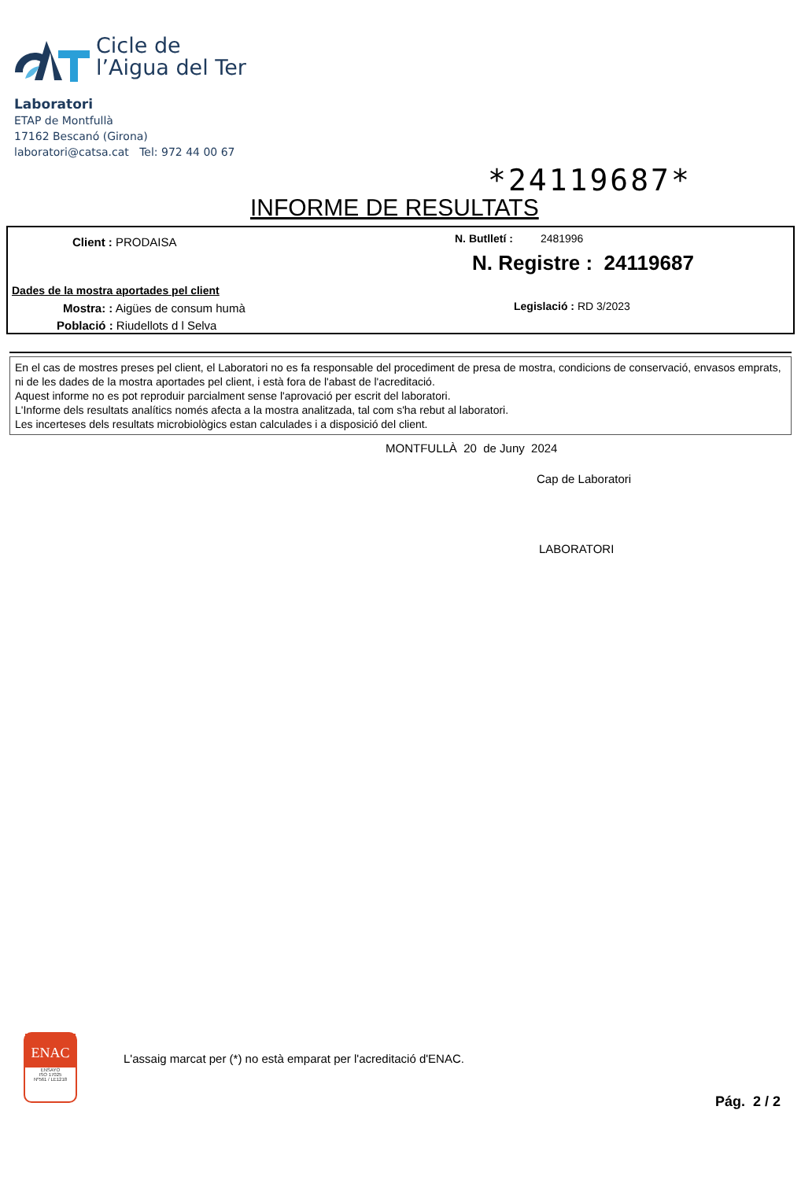Cicle de
l’Aigua del Ter
Laboratori
ETAP de Montfullà
17162 Bescanó (Girona)
laboratori@catsa.cat Tel: 972 44 00 67
*24119687*
INFORME DE RESULTATS
Client : PRODAISA N. Butlletí : 2481996
N. Registre : 24119687
Dades de la mostra aportades pel client
Mostra: : Aigües de consum humà
Legislació : RD 3/2023
Població : Riudellots d l Selva
En el cas de mostres preses pel client, el Laboratori no es fa responsable del procediment de presa de mostra, condicions de conservació, envasos emprats, ni de les dades de la mostra aportades pel client, i està fora de l'abast de l'acreditació.
Aquest informe no es pot reproduir parcialment sense l'aprovació per escrit del laboratori.
L'Informe dels resultats analítics només afecta a la mostra analitzada, tal com s'ha rebut al laboratori.
Les incerteses dels resultats microbiològics estan calculades i a disposició del client.
MONTFULLÀ 20 de Juny 2024
Cap de Laboratori
LABORATORI
ENAC
ENSAYO
ISO 17025
Nº561 / LE1218
L'assaig marcat per (*) no està emparat per l'acreditació d'ENAC.
Pág. 2 / 2